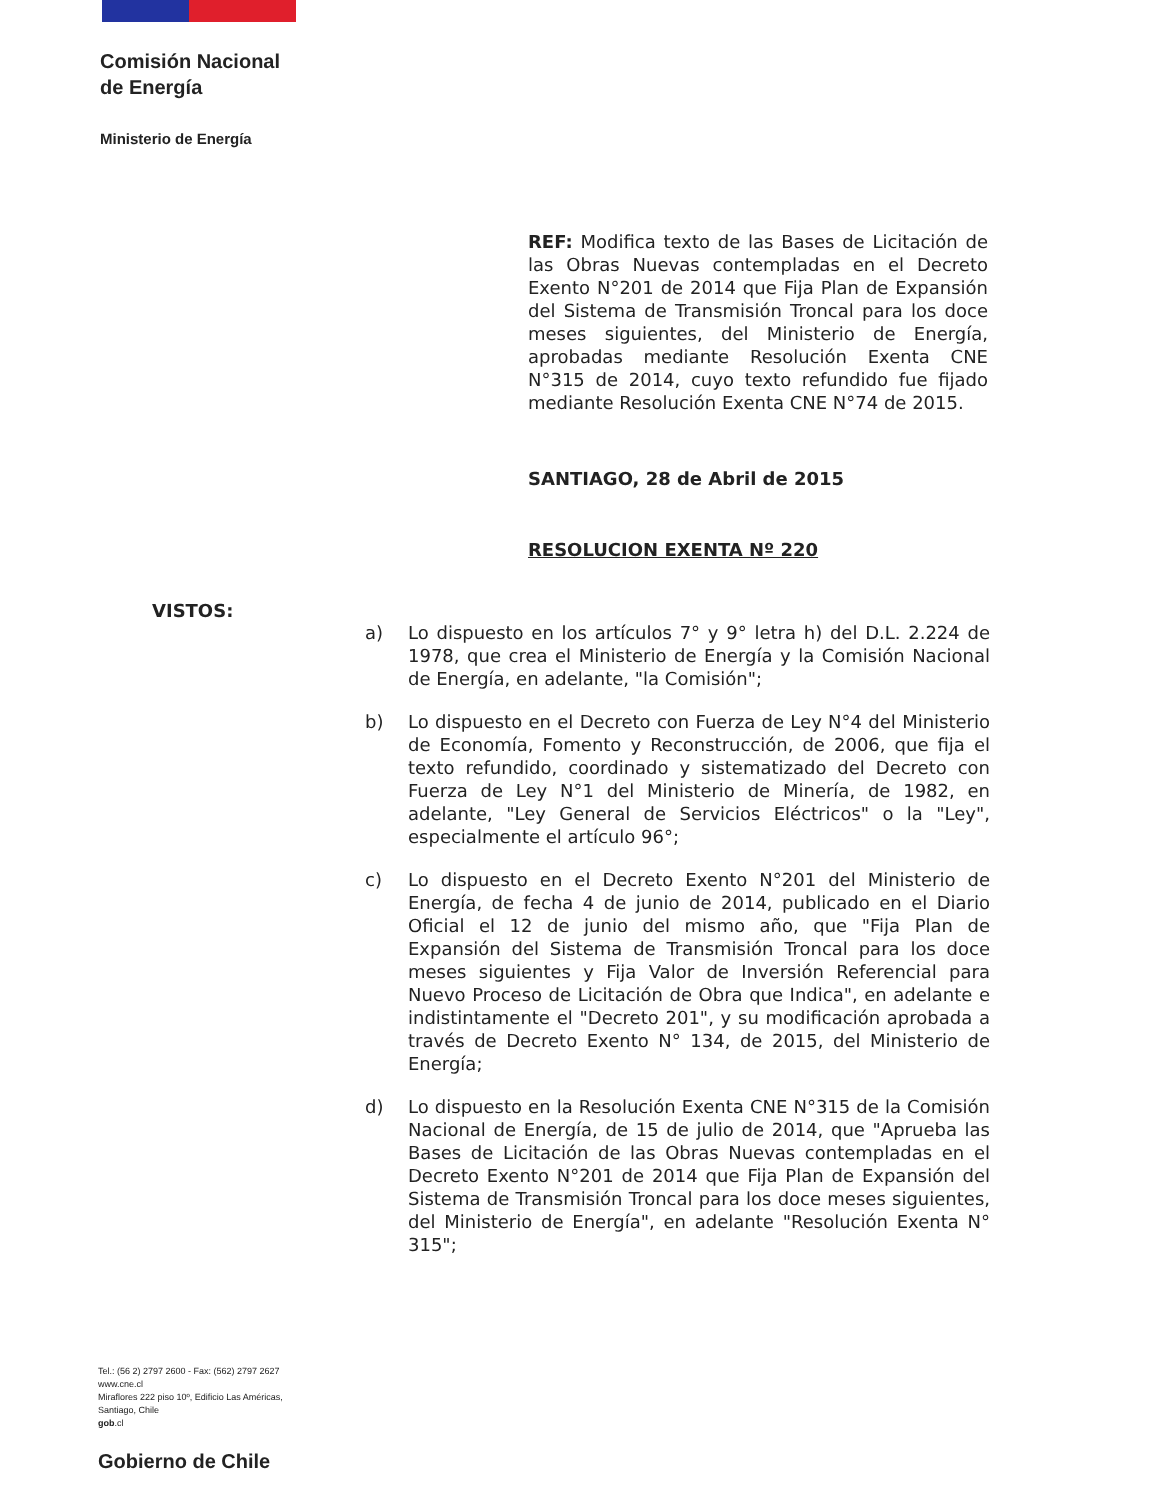Comisión Nacional
de Energía
Ministerio de Energía
REF: Modifica texto de las Bases de Licitación de las Obras Nuevas contempladas en el Decreto Exento N°201 de 2014 que Fija Plan de Expansión del Sistema de Transmisión Troncal para los doce meses siguientes, del Ministerio de Energía, aprobadas mediante Resolución Exenta CNE N°315 de 2014, cuyo texto refundido fue fijado mediante Resolución Exenta CNE N°74 de 2015.
SANTIAGO, 28 de Abril de 2015
RESOLUCION EXENTA Nº 220
VISTOS:
a) Lo dispuesto en los artículos 7° y 9° letra h) del D.L. 2.224 de 1978, que crea el Ministerio de Energía y la Comisión Nacional de Energía, en adelante, "la Comisión";
b) Lo dispuesto en el Decreto con Fuerza de Ley N°4 del Ministerio de Economía, Fomento y Reconstrucción, de 2006, que fija el texto refundido, coordinado y sistematizado del Decreto con Fuerza de Ley N°1 del Ministerio de Minería, de 1982, en adelante, "Ley General de Servicios Eléctricos" o la "Ley", especialmente el artículo 96°;
c) Lo dispuesto en el Decreto Exento N°201 del Ministerio de Energía, de fecha 4 de junio de 2014, publicado en el Diario Oficial el 12 de junio del mismo año, que "Fija Plan de Expansión del Sistema de Transmisión Troncal para los doce meses siguientes y Fija Valor de Inversión Referencial para Nuevo Proceso de Licitación de Obra que Indica", en adelante e indistintamente el "Decreto 201", y su modificación aprobada a través de Decreto Exento N° 134, de 2015, del Ministerio de Energía;
d) Lo dispuesto en la Resolución Exenta CNE N°315 de la Comisión Nacional de Energía, de 15 de julio de 2014, que "Aprueba las Bases de Licitación de las Obras Nuevas contempladas en el Decreto Exento N°201 de 2014 que Fija Plan de Expansión del Sistema de Transmisión Troncal para los doce meses siguientes, del Ministerio de Energía", en adelante "Resolución Exenta N° 315";
Tel.: (56 2) 2797 2600 - Fax: (562) 2797 2627
www.cne.cl
Miraflores 222 piso 10º, Edificio Las Américas,
Santiago, Chile
gob.cl
Gobierno de Chile